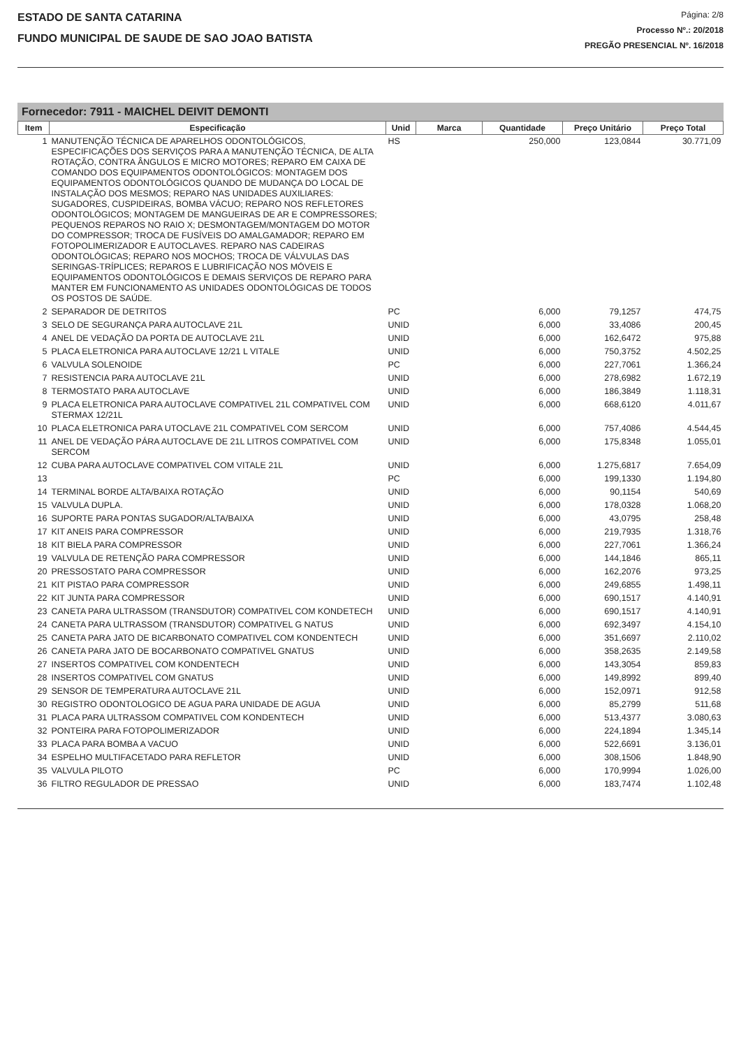ESTADO DE SANTA CATARINA
FUNDO MUNICIPAL DE SAUDE DE SAO JOAO BATISTA
Página: 2/8
Processo Nº.: 20/2018
PREGÃO PRESENCIAL Nº. 16/2018
Fornecedor: 7911 - MAICHEL DEIVIT DEMONTI
| Item | Especificação | Unid | Marca | Quantidade | Preço Unitário | Preço Total |
| --- | --- | --- | --- | --- | --- | --- |
| 1 | MANUTENÇÃO TÉCNICA DE APARELHOS ODONTOLÓGICOS, ESPECIFICAÇÕES DOS SERVIÇOS PARA A MANUTENÇÃO TÉCNICA, DE ALTA ROTAÇÃO, CONTRA ÂNGULOS E MICRO MOTORES; REPARO EM CAIXA DE COMANDO DOS EQUIPAMENTOS ODONTOLÓGICOS: MONTAGEM DOS EQUIPAMENTOS ODONTOLÓGICOS QUANDO DE MUDANÇA DO LOCAL DE INSTALAÇÃO DOS MESMOS; REPARO NAS UNIDADES AUXILIARES: SUGADORES, CUSPIDEIRAS, BOMBA VÁCUO; REPARO NOS REFLETORES ODONTOLÓGICOS; MONTAGEM DE MANGUEIRAS DE AR E COMPRESSORES; PEQUENOS REPAROS NO RAIO X; DESMONTAGEM/MONTAGEM DO MOTOR DO COMPRESSOR; TROCA DE FUSÍVEIS DO AMALGAMADOR; REPARO EM FOTOPOLIMERIZADOR E AUTOCLAVES. REPARO NAS CADEIRAS ODONTOLÓGICAS; REPARO NOS MOCHOS; TROCA DE VÁLVULAS DAS SERINGAS-TRÍPLICES; REPAROS E LUBRIFICAÇÃO NOS MÓVEIS E EQUIPAMENTOS ODONTOLÓGICOS E DEMAIS SERVIÇOS DE REPARO PARA MANTER EM FUNCIONAMENTO AS UNIDADES ODONTOLÓGICAS DE TODOS OS POSTOS DE SAÚDE. | HS | | 250,000 | 123,0844 | 30.771,09 |
| 2 | SEPARADOR DE DETRITOS | PC | | 6,000 | 79,1257 | 474,75 |
| 3 | SELO DE SEGURANÇA PARA AUTOCLAVE 21L | UNID | | 6,000 | 33,4086 | 200,45 |
| 4 | ANEL DE VEDAÇÃO DA PORTA DE AUTOCLAVE 21L | UNID | | 6,000 | 162,6472 | 975,88 |
| 5 | PLACA ELETRONICA PARA AUTOCLAVE 12/21 L VITALE | UNID | | 6,000 | 750,3752 | 4.502,25 |
| 6 | VALVULA SOLENOIDE | PC | | 6,000 | 227,7061 | 1.366,24 |
| 7 | RESISTENCIA PARA AUTOCLAVE 21L | UNID | | 6,000 | 278,6982 | 1.672,19 |
| 8 | TERMOSTATO PARA AUTOCLAVE | UNID | | 6,000 | 186,3849 | 1.118,31 |
| 9 | PLACA ELETRONICA PARA AUTOCLAVE COMPATIVEL 21L COMPATIVEL COM STERMAX 12/21L | UNID | | 6,000 | 668,6120 | 4.011,67 |
| 10 | PLACA ELETRONICA PARA UTOCLAVE 21L COMPATIVEL COM SERCOM | UNID | | 6,000 | 757,4086 | 4.544,45 |
| 11 | ANEL DE VEDAÇÃO PÁRA AUTOCLAVE DE 21L LITROS COMPATIVEL COM SERCOM | UNID | | 6,000 | 175,8348 | 1.055,01 |
| 12 | CUBA PARA AUTOCLAVE COMPATIVEL COM VITALE 21L | UNID | | 6,000 | 1.275,6817 | 7.654,09 |
| 13 | | PC | | 6,000 | 199,1330 | 1.194,80 |
| 14 | TERMINAL BORDE ALTA/BAIXA ROTAÇÃO | UNID | | 6,000 | 90,1154 | 540,69 |
| 15 | VALVULA DUPLA. | UNID | | 6,000 | 178,0328 | 1.068,20 |
| 16 | SUPORTE PARA PONTAS SUGADOR/ALTA/BAIXA | UNID | | 6,000 | 43,0795 | 258,48 |
| 17 | KIT ANEIS PARA COMPRESSOR | UNID | | 6,000 | 219,7935 | 1.318,76 |
| 18 | KIT BIELA PARA COMPRESSOR | UNID | | 6,000 | 227,7061 | 1.366,24 |
| 19 | VALVULA DE RETENÇÃO PARA COMPRESSOR | UNID | | 6,000 | 144,1846 | 865,11 |
| 20 | PRESSOSTATO PARA COMPRESSOR | UNID | | 6,000 | 162,2076 | 973,25 |
| 21 | KIT PISTAO PARA COMPRESSOR | UNID | | 6,000 | 249,6855 | 1.498,11 |
| 22 | KIT JUNTA PARA COMPRESSOR | UNID | | 6,000 | 690,1517 | 4.140,91 |
| 23 | CANETA PARA ULTRASSOM (TRANSDUTOR) COMPATIVEL COM KONDETECH | UNID | | 6,000 | 690,1517 | 4.140,91 |
| 24 | CANETA PARA ULTRASSOM (TRANSDUTOR) COMPATIVEL G NATUS | UNID | | 6,000 | 692,3497 | 4.154,10 |
| 25 | CANETA PARA JATO DE BICARBONATO COMPATIVEL COM KONDENTECH | UNID | | 6,000 | 351,6697 | 2.110,02 |
| 26 | CANETA PARA JATO DE BOCARBONATO COMPATIVEL GNATUS | UNID | | 6,000 | 358,2635 | 2.149,58 |
| 27 | INSERTOS COMPATIVEL COM KONDENTECH | UNID | | 6,000 | 143,3054 | 859,83 |
| 28 | INSERTOS COMPATIVEL COM GNATUS | UNID | | 6,000 | 149,8992 | 899,40 |
| 29 | SENSOR DE TEMPERATURA AUTOCLAVE 21L | UNID | | 6,000 | 152,0971 | 912,58 |
| 30 | REGISTRO ODONTOLOGICO DE AGUA PARA UNIDADE DE AGUA | UNID | | 6,000 | 85,2799 | 511,68 |
| 31 | PLACA PARA ULTRASSOM COMPATIVEL COM KONDENTECH | UNID | | 6,000 | 513,4377 | 3.080,63 |
| 32 | PONTEIRA PARA FOTOPOLIMERIZADOR | UNID | | 6,000 | 224,1894 | 1.345,14 |
| 33 | PLACA PARA BOMBA A VACUO | UNID | | 6,000 | 522,6691 | 3.136,01 |
| 34 | ESPELHO MULTIFACETADO PARA REFLETOR | UNID | | 6,000 | 308,1506 | 1.848,90 |
| 35 | VALVULA PILOTO | PC | | 6,000 | 170,9994 | 1.026,00 |
| 36 | FILTRO REGULADOR DE PRESSAO | UNID | | 6,000 | 183,7474 | 1.102,48 |